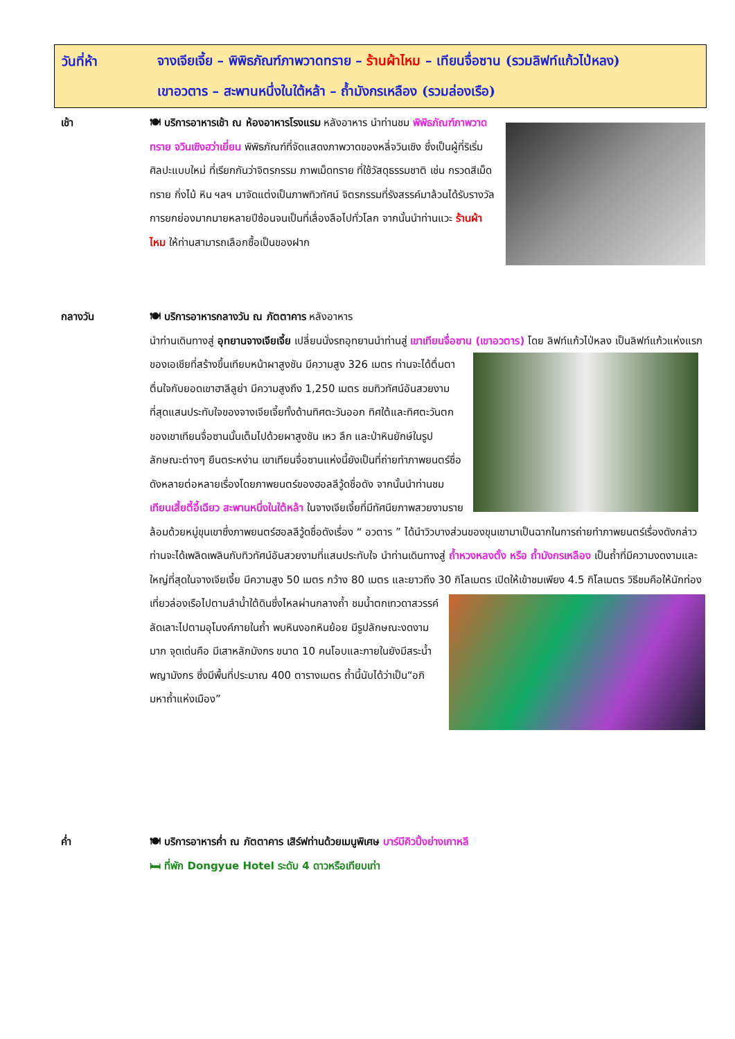วันที่ห้า
จางเจียเจี้ย – พิพิธภัณฑ์ภาพวาดทราย – ร้านผ้าไหม – เทียนจื่อซาน (รวมลิฟท์แก้วไป่หลง)
เขาอวตาร – สะพานหนึ่งในใต้หล้า – ถ้ำมังกรเหลือง (รวมล่องเรือ)
เช้า 🍽 บริการอาหารเช้า ณ ห้องอาหารโรงแรม หลังอาหาร นำท่านชม พิพิธภัณฑ์ภาพวาดทราย จวินเซิงฮว่าเยี่ยน พิพิธภัณฑ์ที่จัดแสดงภาพวาดของหลี่จวินเซิง ซึ่งเป็นผู้ที่ริเริ่มศิลปะแบบใหม่ ที่เรียกกันว่าจิตรกรรม ภาพเม็ดทราย ที่ใช้วัสดุธรรมชาติ เช่น กรวดสีเม็ดทราย กิ่งไม้ หิน ฯลฯ มาจัดแต่งเป็นภาพทิวทัศน์ จิตรกรรมที่รังสรรค์มาล้วนได้รับรางวัล การยกย่องมากมายหลายปีซ้อนจนเป็นที่เลื่องลือไปทั่วโลก จากนั้นนำท่านแวะ ร้านผ้าไหม ให้ท่านสามารถเลือกซื้อเป็นของฝาก
กลางวัน 🍽 บริการอาหารกลางวัน ณ ภัตตาคาร หลังอาหาร
นำท่านเดินทางสู่ อุทยานจางเจียเจี้ย เปลี่ยนนั่งรถอุทยานนำท่านสู่ เขาเทียนจื่อซาน (เขาอวตาร)
โดย ลิฟท์แก้วไป่หลง เป็นลิฟท์แก้วแห่งแรกของเอเชียที่สร้างขึ้นเทียบหน้าผาสูงชัน มีความสูง 326 เมตร ท่านจะได้ตื่นตาตื่นใจกับยอดเขาฮาลีลูย่า มีความสูงถึง 1,250 เมตร ชมทิวทัศน์อันสวยงามที่สุดแสนประทับใจของจางเจียเจี้ยทั้งด้านทิศตะวันออก ทิศใต้และทิศตะวันตกของเขาเทียนจื่อซานนั้นเต็มไปด้วยผาสูงชัน เหว ลึก และป่าหินยักษ์ในรูปลักษณะต่างๆ ยืนตระหง่าน เขาเทียนจื่อซานแห่งนี้ยังเป็นที่ถ่ายทำภาพยนตร์ชื่อดังหลายต่อหลายเรื่องโดยภาพยนตร์ของฮอลลีวู้ดชื่อดัง จากนั้นนำท่านชม เทียนเสี้ยตี้อี้เฉียว สะพานหนึ่งในใต้หล้า ในจางเจียเจี้ยที่มีทัศนียภาพสวยงามรายล้อมด้วยหมู่ขุนเขาซึ่งภาพยนตร์ฮอลลีวู้ดชื่อดังเรื่อง “ อวตาร ” ได้นำวิวบางส่วนของขุนเขามาเป็นฉากในการถ่ายทำภาพยนตร์เรื่องดังกล่าว ท่านจะได้เพลิดเพลินกับทิวทัศน์อันสวยงามที่แสนประทับใจ นำท่านเดินทางสู่ ถ้ำหวงหลงตั้ง หรือ ถ้ำมังกรเหลือง เป็นถ้ำที่มีความงดงามและใหญ่ที่สุดในจางเจียเจี้ย มีความสูง 50 เมตร กว้าง 80 เมตร และยาวถึง 30 กิโลเมตร เปิดให้เข้าชมเพียง 4.5
กิโลเมตร วิธีชมคือให้นักท่องเที่ยวล่องเรือไปตามลำน้ำใต้ดินซึ่งไหลผ่านกลางถ้ำ ชมน้ำตกเทวดาสวรรค์ ลัดเลาะไปตามอุโมงค์ภายในถ้ำ พบหินงอกหินย้อย มีรูปลักษณะงดงามมาก จุดเด่นคือ มีเสาหลักมังกร ขนาด 10 คนโอบและภายในยังมีสระน้ำพญามังกร ซึ่งมีพื้นที่ประมาณ 400 ตารางเมตร ถ้ำนี้นับได้ว่าเป็น“อภิมหาถ้ำแห่งเมือง”
ค่ำ 🍽 บริการอาหารค่ำ ณ ภัตตาคาร เสิร์ฟท่านด้วยเมนูพิเศษ บาร์บีคิวปิ้งย่างเกาหลี
🛏 ที่พัก Dongyue Hotel ระดับ 4 ดาวหรือเทียบเท่า